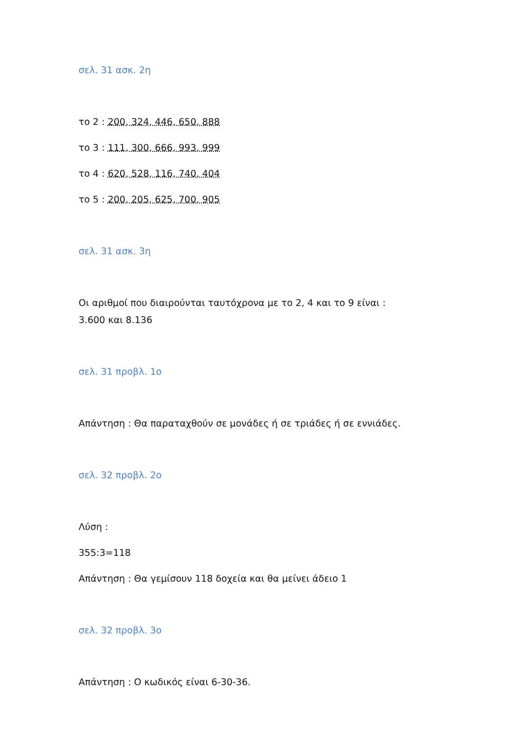σελ. 31 ασκ. 2η
το 2 : 200, 324, 446, 650, 888
το 3 : 111, 300, 666, 993, 999
το 4 : 620, 528, 116, 740, 404
το 5 : 200, 205, 625, 700, 905
σελ. 31 ασκ. 3η
Οι αριθμοί που διαιρούνται ταυτόχρονα με το 2, 4 και το 9 είναι :
3.600 και 8.136
σελ. 31 προβλ. 1ο
Απάντηση : Θα παραταχθούν σε μονάδες ή σε τριάδες ή σε εννιάδες.
σελ. 32 προβλ. 2ο
Λύση :
355:3=118
Απάντηση : Θα γεμίσουν 118 δοχεία και θα μείνει άδειο 1
σελ. 32 προβλ. 3ο
Απάντηση : Ο κωδικός είναι 6-30-36.